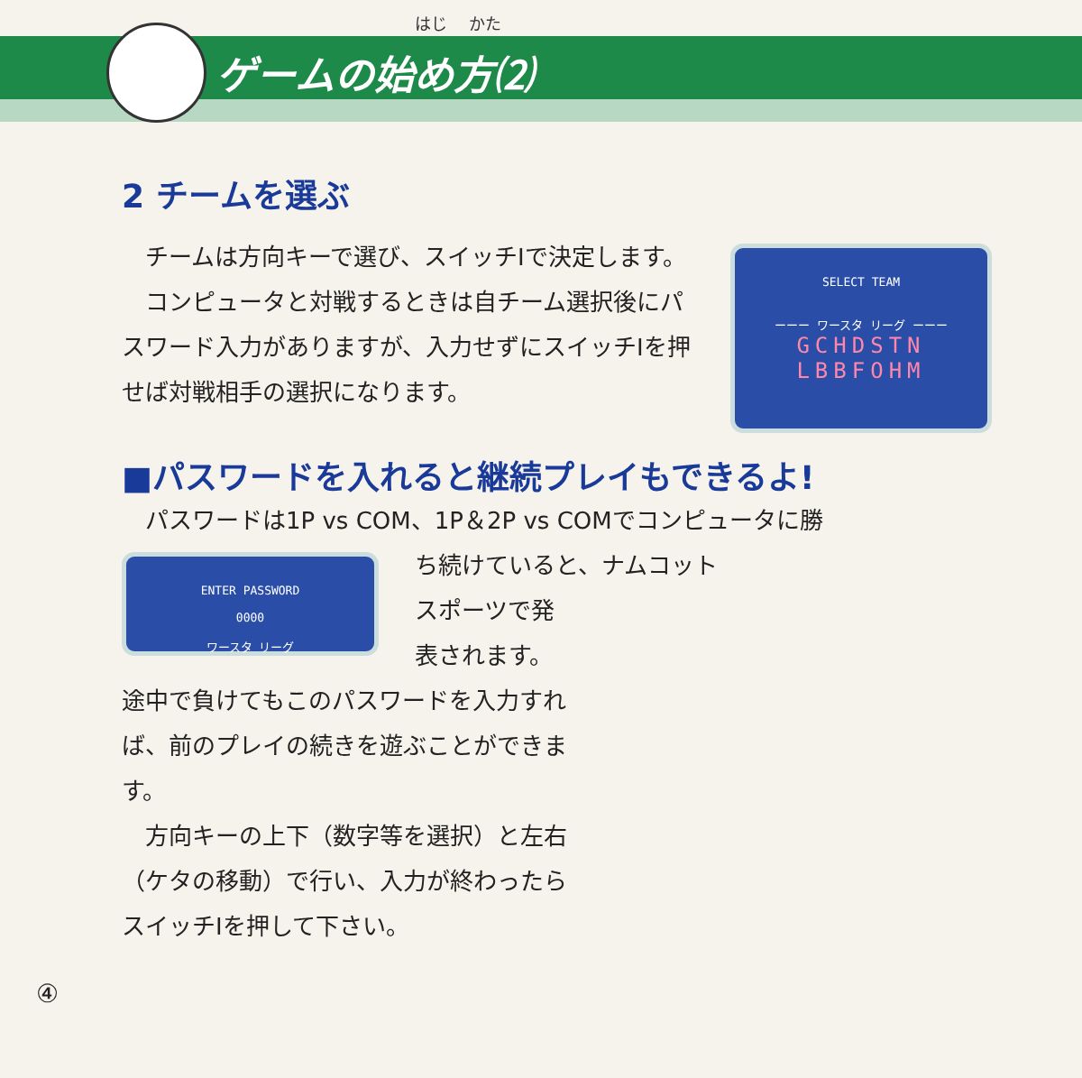はじ　 かた
ゲームの始め方⑵
2 チームを選ぶ
　チームは方向キーで選び、スイッチⅠで決定します。
　コンピュータと対戦するときは自チーム選択後にパスワード入力がありますが、入力せずにスイッチⅠを押せば対戦相手の選択になります。
SELECT TEAM
ーーー ワースタ リーグ ーーー
GCHDSTN
LBBFOHM
■パスワードを入れると継続プレイもできるよ!
　パスワードは1P vs COM、1P＆2P vs COMでコンピュータに勝
ENTER PASSWORD
0000
ワースタ リーグ
ち続けていると、ナムコット
スポーツで発
表されます。
途中で負けてもこのパスワードを入力すれば、前のプレイの続きを遊ぶことができます。
　方向キーの上下（数字等を選択）と左右（ケタの移動）で行い、入力が終わったらスイッチⅠを押して下さい。
④